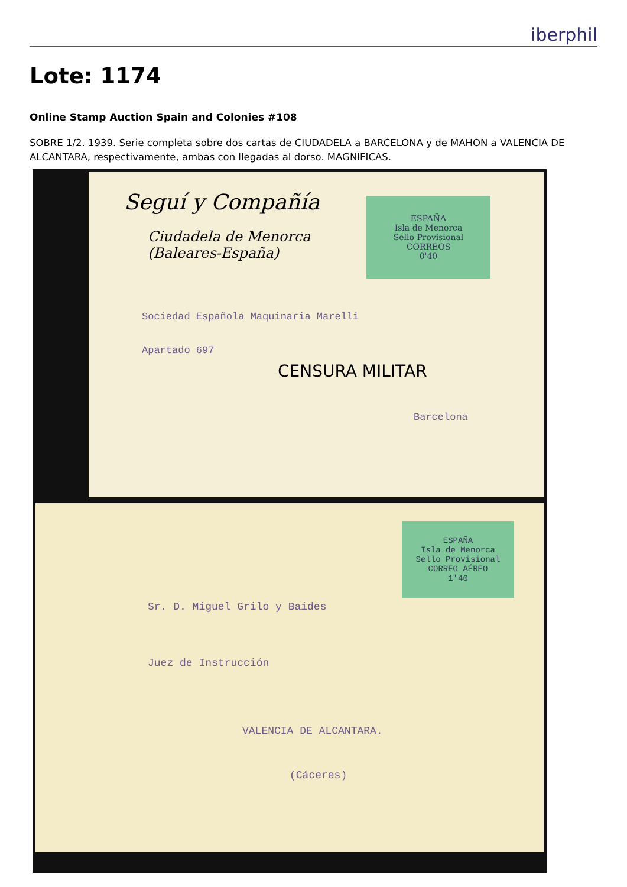iberphil
Lote: 1174
Online Stamp Auction Spain and Colonies #108
SOBRE 1/2. 1939. Serie completa sobre dos cartas de CIUDADELA a BARCELONA y de MAHON a VALENCIA DE ALCANTARA, respectivamente, ambas con llegadas al dorso. MAGNIFICAS.
Seguí y Compañía
Ciudadela de Menorca
(Baleares-España)
ESPAÑA
Isla de Menorca
Sello Provisional
CORREOS
0'40
Sociedad Española Maquinaria Marelli
Apartado 697
CENSURA MILITAR
Barcelona
ESPAÑA
Isla de Menorca
Sello Provisional
CORREO AÉREO
1'40
Sr. D. Miguel Grilo y Baides
Juez de Instrucción
VALENCIA DE ALCANTARA.
(Cáceres)